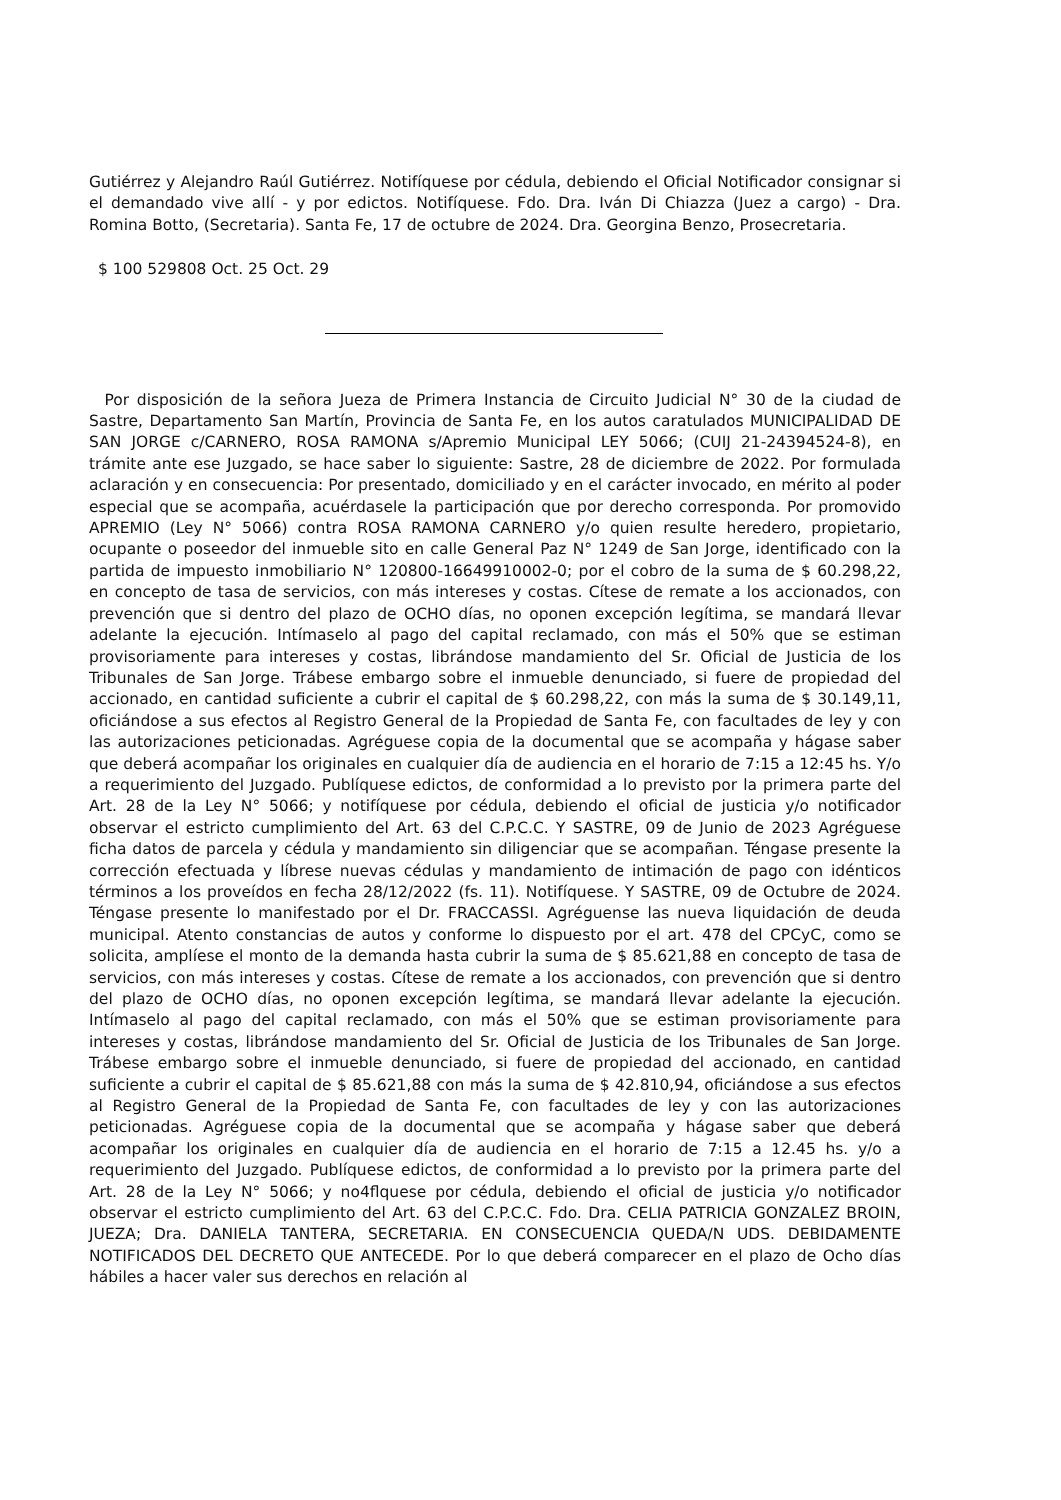Gutiérrez y Alejandro Raúl Gutiérrez. Notifíquese por cédula, debiendo el Oficial Notificador consignar si el demandado vive allí - y por edictos. Notifíquese. Fdo. Dra. Iván Di Chiazza (Juez a cargo) - Dra. Romina Botto, (Secretaria). Santa Fe, 17 de octubre de 2024. Dra. Georgina Benzo, Prosecretaria.
$ 100 529808 Oct. 25 Oct. 29
Por disposición de la señora Jueza de Primera Instancia de Circuito Judicial N° 30 de la ciudad de Sastre, Departamento San Martín, Provincia de Santa Fe, en los autos caratulados MUNICIPALIDAD DE SAN JORGE c/CARNERO, ROSA RAMONA s/Apremio Municipal LEY 5066; (CUIJ 21-24394524-8), en trámite ante ese Juzgado, se hace saber lo siguiente: Sastre, 28 de diciembre de 2022. Por formulada aclaración y en consecuencia: Por presentado, domiciliado y en el carácter invocado, en mérito al poder especial que se acompaña, acuérdasele la participación que por derecho corresponda. Por promovido APREMIO (Ley N° 5066) contra ROSA RAMONA CARNERO y/o quien resulte heredero, propietario, ocupante o poseedor del inmueble sito en calle General Paz N° 1249 de San Jorge, identificado con la partida de impuesto inmobiliario N° 120800-16649910002-0; por el cobro de la suma de $ 60.298,22, en concepto de tasa de servicios, con más intereses y costas. Cítese de remate a los accionados, con prevención que si dentro del plazo de OCHO días, no oponen excepción legítima, se mandará llevar adelante la ejecución. Intímaselo al pago del capital reclamado, con más el 50% que se estiman provisoriamente para intereses y costas, librándose mandamiento del Sr. Oficial de Justicia de los Tribunales de San Jorge. Trábese embargo sobre el inmueble denunciado, si fuere de propiedad del accionado, en cantidad suficiente a cubrir el capital de $ 60.298,22, con más la suma de $ 30.149,11, oficiándose a sus efectos al Registro General de la Propiedad de Santa Fe, con facultades de ley y con las autorizaciones peticionadas. Agréguese copia de la documental que se acompaña y hágase saber que deberá acompañar los originales en cualquier día de audiencia en el horario de 7:15 a 12:45 hs. Y/o a requerimiento del Juzgado. Publíquese edictos, de conformidad a lo previsto por la primera parte del Art. 28 de la Ley N° 5066; y notifíquese por cédula, debiendo el oficial de justicia y/o notificador observar el estricto cumplimiento del Art. 63 del C.P.C.C. Y SASTRE, 09 de Junio de 2023 Agréguese ficha datos de parcela y cédula y mandamiento sin diligenciar que se acompañan. Téngase presente la corrección efectuada y líbrese nuevas cédulas y mandamiento de intimación de pago con idénticos términos a los proveídos en fecha 28/12/2022 (fs. 11). Notifíquese. Y SASTRE, 09 de Octubre de 2024. Téngase presente lo manifestado por el Dr. FRACCASSI. Agréguense las nueva liquidación de deuda municipal. Atento constancias de autos y conforme lo dispuesto por el art. 478 del CPCyC, como se solicita, amplíese el monto de la demanda hasta cubrir la suma de $ 85.621,88 en concepto de tasa de servicios, con más intereses y costas. Cítese de remate a los accionados, con prevención que si dentro del plazo de OCHO días, no oponen excepción legítima, se mandará llevar adelante la ejecución. Intímaselo al pago del capital reclamado, con más el 50% que se estiman provisoriamente para intereses y costas, librándose mandamiento del Sr. Oficial de Justicia de los Tribunales de San Jorge. Trábese embargo sobre el inmueble denunciado, si fuere de propiedad del accionado, en cantidad suficiente a cubrir el capital de $ 85.621,88 con más la suma de $ 42.810,94, oficiándose a sus efectos al Registro General de la Propiedad de Santa Fe, con facultades de ley y con las autorizaciones peticionadas. Agréguese copia de la documental que se acompaña y hágase saber que deberá acompañar los originales en cualquier día de audiencia en el horario de 7:15 a 12.45 hs. y/o a requerimiento del Juzgado. Publíquese edictos, de conformidad a lo previsto por la primera parte del Art. 28 de la Ley N° 5066; y no4flquese por cédula, debiendo el oficial de justicia y/o notificador observar el estricto cumplimiento del Art. 63 del C.P.C.C. Fdo. Dra. CELIA PATRICIA GONZALEZ BROIN, JUEZA; Dra. DANIELA TANTERA, SECRETARIA. EN CONSECUENCIA QUEDA/N UDS. DEBIDAMENTE NOTIFICADOS DEL DECRETO QUE ANTECEDE. Por lo que deberá comparecer en el plazo de Ocho días hábiles a hacer valer sus derechos en relación al